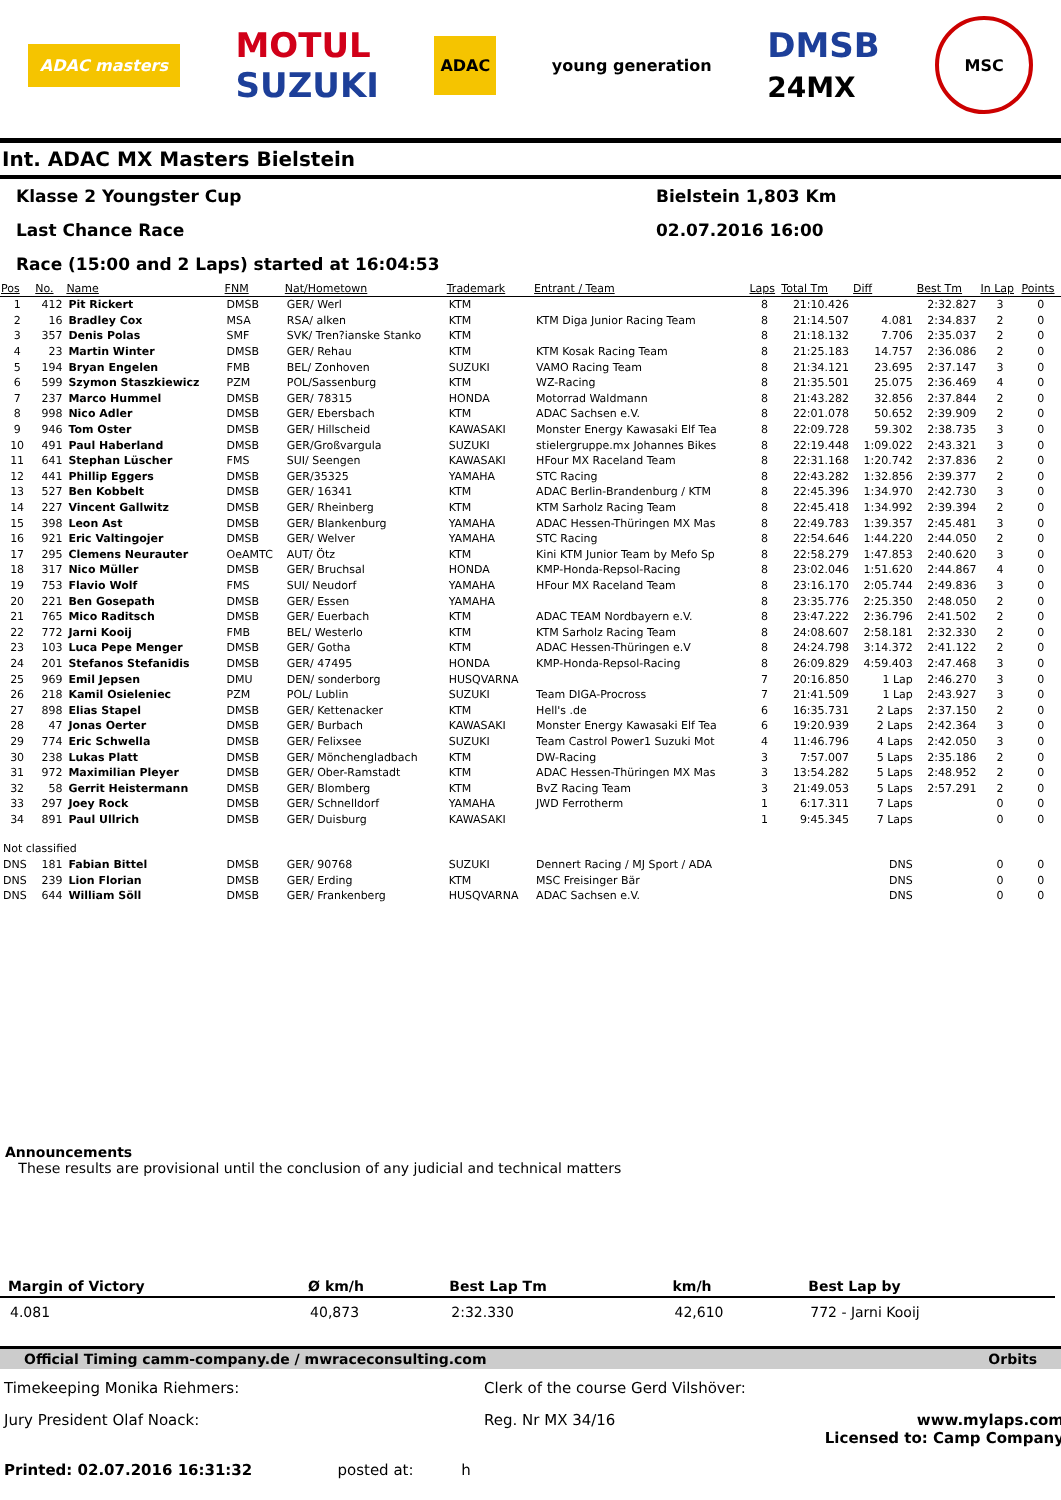ADAC masters
MOTUL
SUZUKI
ADAC
young generation
DMSB
24MX
MSC
Int. ADAC MX Masters Bielstein
Klasse 2 Youngster Cup Bielstein 1,803 Km
Last Chance Race 02.07.2016 16:00
Race (15:00 and 2 Laps) started at 16:04:53
| Pos | No. | Name | FNM | Nat/Hometown | Trademark | Entrant / Team | Laps | Total Tm | Diff | Best Tm | In Lap | Points |
| --- | --- | --- | --- | --- | --- | --- | --- | --- | --- | --- | --- | --- |
| 1 | 412 | Pit Rickert | DMSB | GER/ Werl | KTM | | 8 | 21:10.426 | | 2:32.827 | 3 | 0 |
| 2 | 16 | Bradley Cox | MSA | RSA/ alken | KTM | KTM Diga Junior Racing Team | 8 | 21:14.507 | 4.081 | 2:34.837 | 2 | 0 |
| 3 | 357 | Denis Polas | SMF | SVK/ Tren?ianske Stanko | KTM | | 8 | 21:18.132 | 7.706 | 2:35.037 | 2 | 0 |
| 4 | 23 | Martin Winter | DMSB | GER/ Rehau | KTM | KTM Kosak Racing Team | 8 | 21:25.183 | 14.757 | 2:36.086 | 2 | 0 |
| 5 | 194 | Bryan Engelen | FMB | BEL/ Zonhoven | SUZUKI | VAMO Racing Team | 8 | 21:34.121 | 23.695 | 2:37.147 | 3 | 0 |
| 6 | 599 | Szymon Staszkiewicz | PZM | POL/Sassenburg | KTM | WZ-Racing | 8 | 21:35.501 | 25.075 | 2:36.469 | 4 | 0 |
| 7 | 237 | Marco Hummel | DMSB | GER/ 78315 | HONDA | Motorrad Waldmann | 8 | 21:43.282 | 32.856 | 2:37.844 | 2 | 0 |
| 8 | 998 | Nico Adler | DMSB | GER/ Ebersbach | KTM | ADAC Sachsen e.V. | 8 | 22:01.078 | 50.652 | 2:39.909 | 2 | 0 |
| 9 | 946 | Tom Oster | DMSB | GER/ Hillscheid | KAWASAKI | Monster Energy Kawasaki Elf Tea | 8 | 22:09.728 | 59.302 | 2:38.735 | 3 | 0 |
| 10 | 491 | Paul Haberland | DMSB | GER/Großvargula | SUZUKI | stielergruppe.mx Johannes Bikes | 8 | 22:19.448 | 1:09.022 | 2:43.321 | 3 | 0 |
| 11 | 641 | Stephan Lüscher | FMS | SUI/ Seengen | KAWASAKI | HFour MX Raceland Team | 8 | 22:31.168 | 1:20.742 | 2:37.836 | 2 | 0 |
| 12 | 441 | Phillip Eggers | DMSB | GER/35325 | YAMAHA | STC Racing | 8 | 22:43.282 | 1:32.856 | 2:39.377 | 2 | 0 |
| 13 | 527 | Ben Kobbelt | DMSB | GER/ 16341 | KTM | ADAC Berlin-Brandenburg / KTM | 8 | 22:45.396 | 1:34.970 | 2:42.730 | 3 | 0 |
| 14 | 227 | Vincent Gallwitz | DMSB | GER/ Rheinberg | KTM | KTM Sarholz Racing Team | 8 | 22:45.418 | 1:34.992 | 2:39.394 | 2 | 0 |
| 15 | 398 | Leon Ast | DMSB | GER/ Blankenburg | YAMAHA | ADAC Hessen-Thüringen MX Mas | 8 | 22:49.783 | 1:39.357 | 2:45.481 | 3 | 0 |
| 16 | 921 | Eric Valtingojer | DMSB | GER/ Welver | YAMAHA | STC Racing | 8 | 22:54.646 | 1:44.220 | 2:44.050 | 2 | 0 |
| 17 | 295 | Clemens Neurauter | OeAMTC | AUT/ Ötz | KTM | Kini KTM Junior Team by Mefo Sp | 8 | 22:58.279 | 1:47.853 | 2:40.620 | 3 | 0 |
| 18 | 317 | Nico Müller | DMSB | GER/ Bruchsal | HONDA | KMP-Honda-Repsol-Racing | 8 | 23:02.046 | 1:51.620 | 2:44.867 | 4 | 0 |
| 19 | 753 | Flavio Wolf | FMS | SUI/ Neudorf | YAMAHA | HFour MX Raceland Team | 8 | 23:16.170 | 2:05.744 | 2:49.836 | 3 | 0 |
| 20 | 221 | Ben Gosepath | DMSB | GER/ Essen | YAMAHA | | 8 | 23:35.776 | 2:25.350 | 2:48.050 | 2 | 0 |
| 21 | 765 | Mico Raditsch | DMSB | GER/ Euerbach | KTM | ADAC TEAM Nordbayern e.V. | 8 | 23:47.222 | 2:36.796 | 2:41.502 | 2 | 0 |
| 22 | 772 | Jarni Kooij | FMB | BEL/ Westerlo | KTM | KTM Sarholz Racing Team | 8 | 24:08.607 | 2:58.181 | 2:32.330 | 2 | 0 |
| 23 | 103 | Luca Pepe Menger | DMSB | GER/ Gotha | KTM | ADAC Hessen-Thüringen e.V | 8 | 24:24.798 | 3:14.372 | 2:41.122 | 2 | 0 |
| 24 | 201 | Stefanos Stefanidis | DMSB | GER/ 47495 | HONDA | KMP-Honda-Repsol-Racing | 8 | 26:09.829 | 4:59.403 | 2:47.468 | 3 | 0 |
| 25 | 969 | Emil Jepsen | DMU | DEN/ sonderborg | HUSQVARNA | | 7 | 20:16.850 | 1 Lap | 2:46.270 | 3 | 0 |
| 26 | 218 | Kamil Osieleniec | PZM | POL/ Lublin | SUZUKI | Team DIGA-Procross | 7 | 21:41.509 | 1 Lap | 2:43.927 | 3 | 0 |
| 27 | 898 | Elias Stapel | DMSB | GER/ Kettenacker | KTM | Hell's .de | 6 | 16:35.731 | 2 Laps | 2:37.150 | 2 | 0 |
| 28 | 47 | Jonas Oerter | DMSB | GER/ Burbach | KAWASAKI | Monster Energy Kawasaki Elf Tea | 6 | 19:20.939 | 2 Laps | 2:42.364 | 3 | 0 |
| 29 | 774 | Eric Schwella | DMSB | GER/ Felixsee | SUZUKI | Team Castrol Power1 Suzuki Mot | 4 | 11:46.796 | 4 Laps | 2:42.050 | 3 | 0 |
| 30 | 238 | Lukas Platt | DMSB | GER/ Mönchengladbach | KTM | DW-Racing | 3 | 7:57.007 | 5 Laps | 2:35.186 | 2 | 0 |
| 31 | 972 | Maximilian Pleyer | DMSB | GER/ Ober-Ramstadt | KTM | ADAC Hessen-Thüringen MX Mas | 3 | 13:54.282 | 5 Laps | 2:48.952 | 2 | 0 |
| 32 | 58 | Gerrit Heistermann | DMSB | GER/ Blomberg | KTM | BvZ Racing Team | 3 | 21:49.053 | 5 Laps | 2:57.291 | 2 | 0 |
| 33 | 297 | Joey Rock | DMSB | GER/ Schnelldorf | YAMAHA | JWD Ferrotherm | 1 | 6:17.311 | 7 Laps | | 0 | 0 |
| 34 | 891 | Paul Ullrich | DMSB | GER/ Duisburg | KAWASAKI | | 1 | 9:45.345 | 7 Laps | | 0 | 0 |
| Not classified | | | | | | | | | | | | |
| DNS | 181 | Fabian Bittel | DMSB | GER/ 90768 | SUZUKI | Dennert Racing / MJ Sport / ADA | | | DNS | | 0 | 0 |
| DNS | 239 | Lion Florian | DMSB | GER/ Erding | KTM | MSC Freisinger Bär | | | DNS | | 0 | 0 |
| DNS | 644 | William Söll | DMSB | GER/ Frankenberg | HUSQVARNA | ADAC Sachsen e.V. | | | DNS | | 0 | 0 |
Announcements
These results are provisional until the conclusion of any judicial and technical matters
| Margin of Victory | Ø km/h | Best Lap Tm | km/h | Best Lap by |
| --- | --- | --- | --- | --- |
| 4.081 | 40,873 | 2:32.330 | 42,610 | 772 - Jarni Kooij |
Official Timing camm-company.de / mwraceconsulting.com Orbits
Timekeeping Monika Riehmers:
Clerk of the course Gerd Vilshöver:
Jury President Olaf Noack:
Reg. Nr MX 34/16
www.mylaps.com
Licensed to: Camp Company
Printed: 02.07.2016 16:31:32 posted at: h